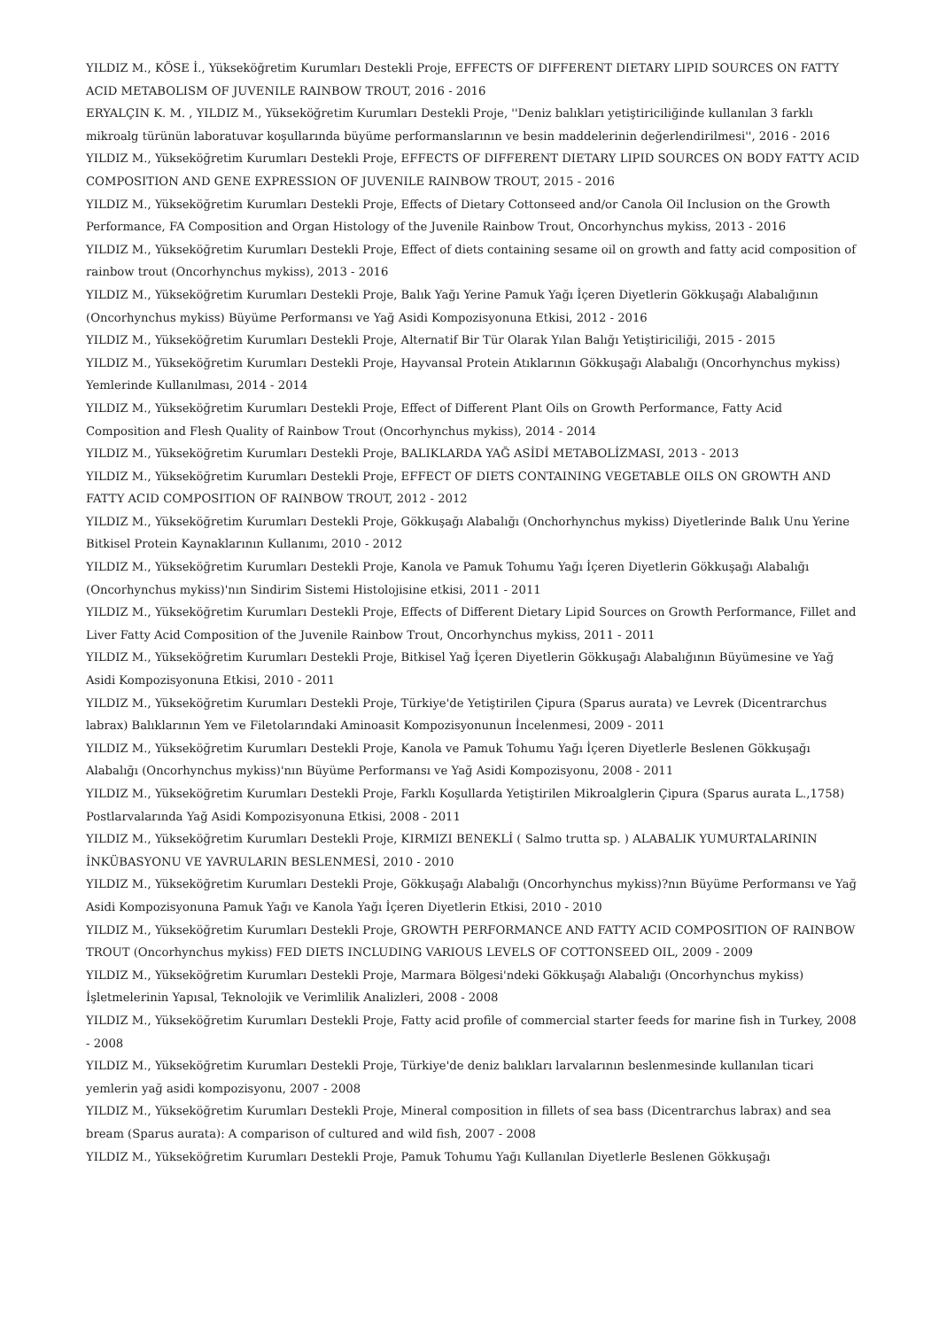YILDIZ M., KÖSE İ., Yükseköğretim Kurumları Destekli Proje, EFFECTS OF DIFFERENT DIETARY LIPID SOURCES ON FATTY ACID METABOLISM OF JUVENILE RAINBOW TROUT, 2016 - 2016
ERYALÇIN K. M. , YILDIZ M., Yükseköğretim Kurumları Destekli Proje, ''Deniz balıkları yetiştiriciliğinde kullanılan 3 farklı mikroalg türünün laboratuvar koşullarında büyüme performanslarının ve besin maddelerinin değerlendirilmesi'', 2016 - 2016
YILDIZ M., Yükseköğretim Kurumları Destekli Proje, EFFECTS OF DIFFERENT DIETARY LIPID SOURCES ON BODY FATTY ACID COMPOSITION AND GENE EXPRESSION OF JUVENILE RAINBOW TROUT, 2015 - 2016
YILDIZ M., Yükseköğretim Kurumları Destekli Proje, Effects of Dietary Cottonseed and/or Canola Oil Inclusion on the Growth Performance, FA Composition and Organ Histology of the Juvenile Rainbow Trout, Oncorhynchus mykiss, 2013 - 2016
YILDIZ M., Yükseköğretim Kurumları Destekli Proje, Effect of diets containing sesame oil on growth and fatty acid composition of rainbow trout (Oncorhynchus mykiss), 2013 - 2016
YILDIZ M., Yükseköğretim Kurumları Destekli Proje, Balık Yağı Yerine Pamuk Yağı İçeren Diyetlerin Gökkuşağı Alabalığının (Oncorhynchus mykiss) Büyüme Performansı ve Yağ Asidi Kompozisyonuna Etkisi, 2012 - 2016
YILDIZ M., Yükseköğretim Kurumları Destekli Proje, Alternatif Bir Tür Olarak Yılan Balığı Yetiştiriciliği, 2015 - 2015
YILDIZ M., Yükseköğretim Kurumları Destekli Proje, Hayvansal Protein Atıklarının Gökkuşağı Alabalığı (Oncorhynchus mykiss) Yemlerinde Kullanılması, 2014 - 2014
YILDIZ M., Yükseköğretim Kurumları Destekli Proje, Effect of Different Plant Oils on Growth Performance, Fatty Acid Composition and Flesh Quality of Rainbow Trout (Oncorhynchus mykiss), 2014 - 2014
YILDIZ M., Yükseköğretim Kurumları Destekli Proje, BALIKLARDA YAĞ ASİDİ METABOLİZMASI, 2013 - 2013
YILDIZ M., Yükseköğretim Kurumları Destekli Proje, EFFECT OF DIETS CONTAINING VEGETABLE OILS ON GROWTH AND FATTY ACID COMPOSITION OF RAINBOW TROUT, 2012 - 2012
YILDIZ M., Yükseköğretim Kurumları Destekli Proje, Gökkuşağı Alabalığı (Onchorhynchus mykiss) Diyetlerinde Balık Unu Yerine Bitkisel Protein Kaynaklarının Kullanımı, 2010 - 2012
YILDIZ M., Yükseköğretim Kurumları Destekli Proje, Kanola ve Pamuk Tohumu Yağı İçeren Diyetlerin Gökkuşağı Alabalığı (Oncorhynchus mykiss)'nın Sindirim Sistemi Histolojisine etkisi, 2011 - 2011
YILDIZ M., Yükseköğretim Kurumları Destekli Proje, Effects of Different Dietary Lipid Sources on Growth Performance, Fillet and Liver Fatty Acid Composition of the Juvenile Rainbow Trout, Oncorhynchus mykiss, 2011 - 2011
YILDIZ M., Yükseköğretim Kurumları Destekli Proje, Bitkisel Yağ İçeren Diyetlerin Gökkuşağı Alabalığının Büyümesine ve Yağ Asidi Kompozisyonuna Etkisi, 2010 - 2011
YILDIZ M., Yükseköğretim Kurumları Destekli Proje, Türkiye'de Yetiştirilen Çipura (Sparus aurata) ve Levrek (Dicentrarchus labrax) Balıklarının Yem ve Filetolarındaki Aminoasit Kompozisyonunun İncelenmesi, 2009 - 2011
YILDIZ M., Yükseköğretim Kurumları Destekli Proje, Kanola ve Pamuk Tohumu Yağı İçeren Diyetlerle Beslenen Gökkuşağı Alabalığı (Oncorhynchus mykiss)'nın Büyüme Performansı ve Yağ Asidi Kompozisyonu, 2008 - 2011
YILDIZ M., Yükseköğretim Kurumları Destekli Proje, Farklı Koşullarda Yetiştirilen Mikroalglerin Çipura (Sparus aurata L.,1758) Postlarvalarında Yağ Asidi Kompozisyonuna Etkisi, 2008 - 2011
YILDIZ M., Yükseköğretim Kurumları Destekli Proje, KIRMIZI BENEKLİ ( Salmo trutta sp. ) ALABALIK YUMURTALARININ İNKÜBASYONU VE YAVRULARIN BESLENMESİ, 2010 - 2010
YILDIZ M., Yükseköğretim Kurumları Destekli Proje, Gökkuşağı Alabalığı (Oncorhynchus mykiss)?nın Büyüme Performansı ve Yağ Asidi Kompozisyonuna Pamuk Yağı ve Kanola Yağı İçeren Diyetlerin Etkisi, 2010 - 2010
YILDIZ M., Yükseköğretim Kurumları Destekli Proje, GROWTH PERFORMANCE AND FATTY ACID COMPOSITION OF RAINBOW TROUT (Oncorhynchus mykiss) FED DIETS INCLUDING VARIOUS LEVELS OF COTTONSEED OIL, 2009 - 2009
YILDIZ M., Yükseköğretim Kurumları Destekli Proje, Marmara Bölgesi'ndeki Gökkuşağı Alabalığı (Oncorhynchus mykiss) İşletmelerinin Yapısal, Teknolojik ve Verimlilik Analizleri, 2008 - 2008
YILDIZ M., Yükseköğretim Kurumları Destekli Proje, Fatty acid profile of commercial starter feeds for marine fish in Turkey, 2008 - 2008
YILDIZ M., Yükseköğretim Kurumları Destekli Proje, Türkiye'de deniz balıkları larvalarının beslenmesinde kullanılan ticari yemlerin yağ asidi kompozisyonu, 2007 - 2008
YILDIZ M., Yükseköğretim Kurumları Destekli Proje, Mineral composition in fillets of sea bass (Dicentrarchus labrax) and sea bream (Sparus aurata): A comparison of cultured and wild fish, 2007 - 2008
YILDIZ M., Yükseköğretim Kurumları Destekli Proje, Pamuk Tohumu Yağı Kullanılan Diyetlerle Beslenen Gökkuşağı